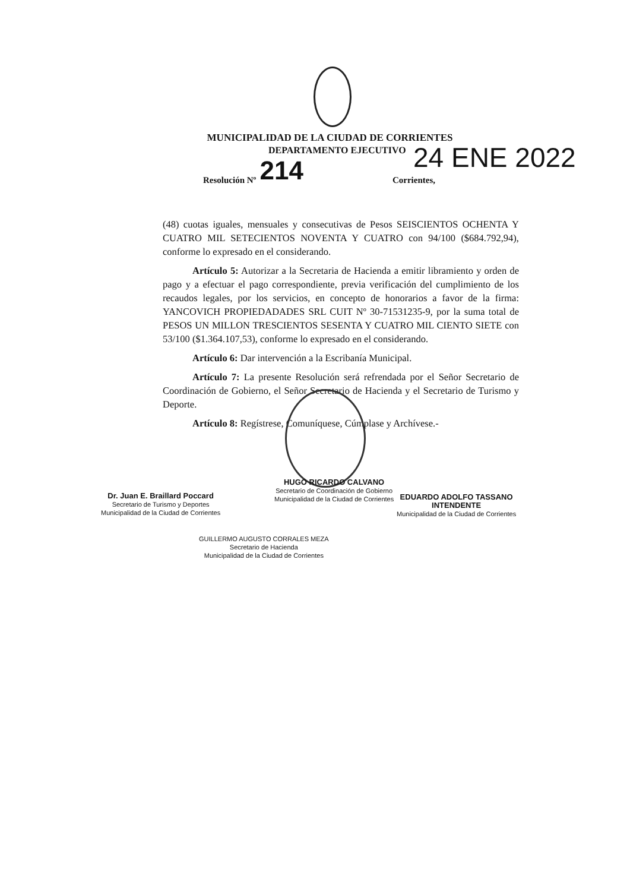MUNICIPALIDAD DE LA CIUDAD DE CORRIENTES
DEPARTAMENTO EJECUTIVO
Resolución Nº 214 Corrientes,
24 ENE 2022
(48) cuotas iguales, mensuales y consecutivas de Pesos SEISCIENTOS OCHENTA Y CUATRO MIL SETECIENTOS NOVENTA Y CUATRO con 94/100 ($684.792,94), conforme lo expresado en el considerando.
Artículo 5: Autorizar a la Secretaria de Hacienda a emitir libramiento y orden de pago y a efectuar el pago correspondiente, previa verificación del cumplimiento de los recaudos legales, por los servicios, en concepto de honorarios a favor de la firma: YANCOVICH PROPIEDADADES SRL CUIT Nº 30-71531235-9, por la suma total de PESOS UN MILLON TRESCIENTOS SESENTA Y CUATRO MIL CIENTO SIETE con 53/100 ($1.364.107,53), conforme lo expresado en el considerando.
Artículo 6: Dar intervención a la Escribanía Municipal.
Artículo 7: La presente Resolución será refrendada por el Señor Secretario de Coordinación de Gobierno, el Señor Secretario de Hacienda y el Secretario de Turismo y Deporte.
Artículo 8: Regístrese, Comuníquese, Cúmplase y Archívese.-
Dr. Juan E. Braillard Poccard
Secretario de Turismo y Deportes
Municipalidad de la Ciudad de Corrientes
HUGO RICARDO CALVANO
Secretario de Coordinación de Gobierno
Municipalidad de la Ciudad de Corrientes
EDUARDO ADOLFO TASSANO
INTENDENTE
Municipalidad de la Ciudad de Corrientes
GUILLERMO AUGUSTO CORRALES MEZA
Secretario de Hacienda
Municipalidad de la Ciudad de Corrientes